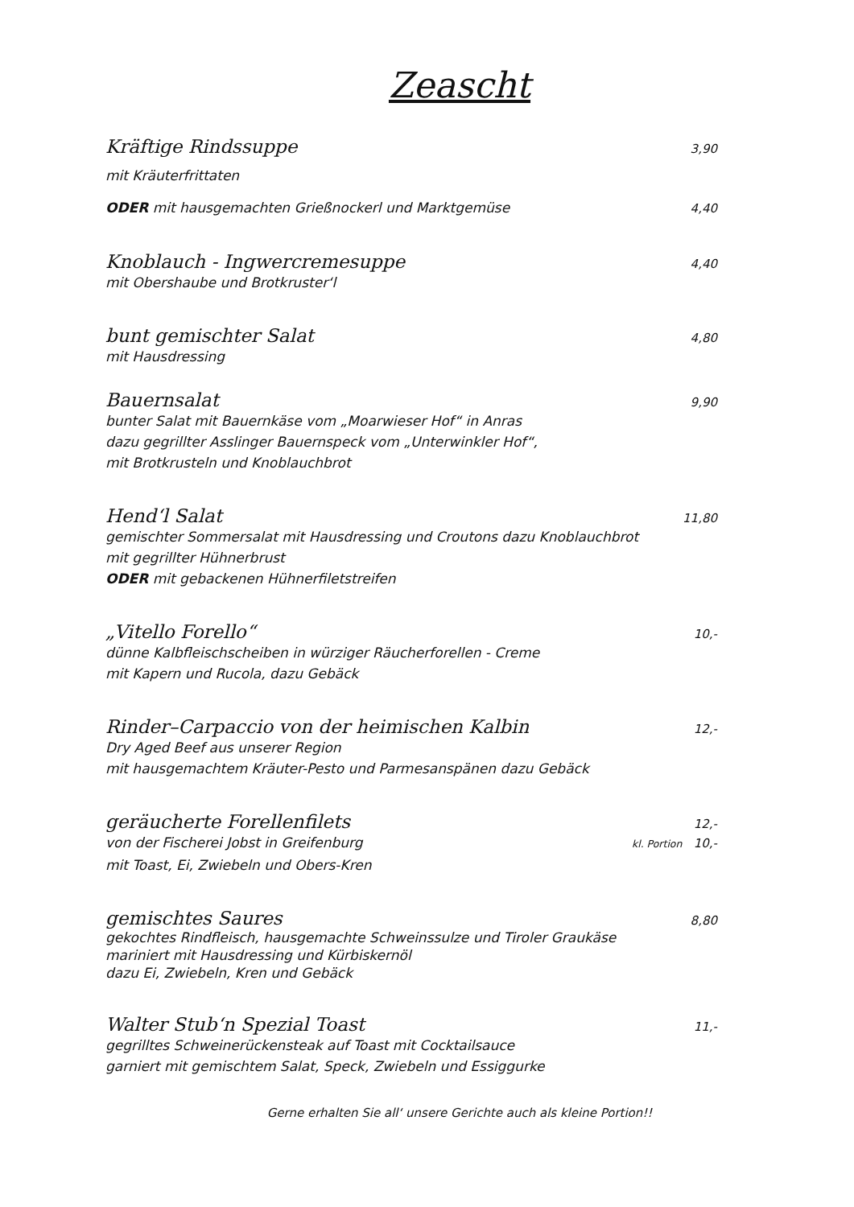Zeascht
Kräftige Rindssuppe 3,90
mit Kräuterfrittaten
ODER mit hausgemachten Grießnockerl und Marktgemüse 4,40
Knoblauch - Ingwercremesuppe 4,40
mit Obershaube und Brotkruster‘l
bunt gemischter Salat 4,80
mit Hausdressing
Bauernsalat 9,90
bunter Salat mit Bauernkäse vom „Moarwieser Hof“ in Anras
dazu gegrillter Asslinger Bauernspeck vom „Unterwinkler Hof“,
mit Brotkrusteln und Knoblauchbrot
Hend‘l Salat 11,80
gemischter Sommersalat mit Hausdressing und Croutons dazu Knoblauchbrot
mit gegrillter Hühnerbrust
ODER mit gebackenen Hühnerfiletstreifen
„Vitello Forello“10,-
dünne Kalbfleischscheiben in würziger Räucherforellen - Creme
mit Kapern und Rucola, dazu Gebäck
Rinder–Carpaccio von der heimischen Kalbin 12,-
Dry Aged Beef aus unserer Region
mit hausgemachtem Kräuter-Pesto und Parmesanspänen dazu Gebäck
geräucherte Forellenfilets 12,-
von der Fischerei Jobst in Greifenburg kl. Portion 10,-
mit Toast, Ei, Zwiebeln und Obers-Kren
gemischtes Saures 8,80
gekochtes Rindfleisch, hausgemachte Schweinssulze und Tiroler Graukäse
mariniert mit Hausdressing und Kürbiskernöl
dazu Ei, Zwiebeln, Kren und Gebäck
Walter Stub‘n Spezial Toast 11,-
gegrilltes Schweinerückensteak auf Toast mit Cocktailsauce
garniert mit gemischtem Salat, Speck, Zwiebeln und Essiggurke
Gerne erhalten Sie all‘ unsere Gerichte auch als kleine Portion!!